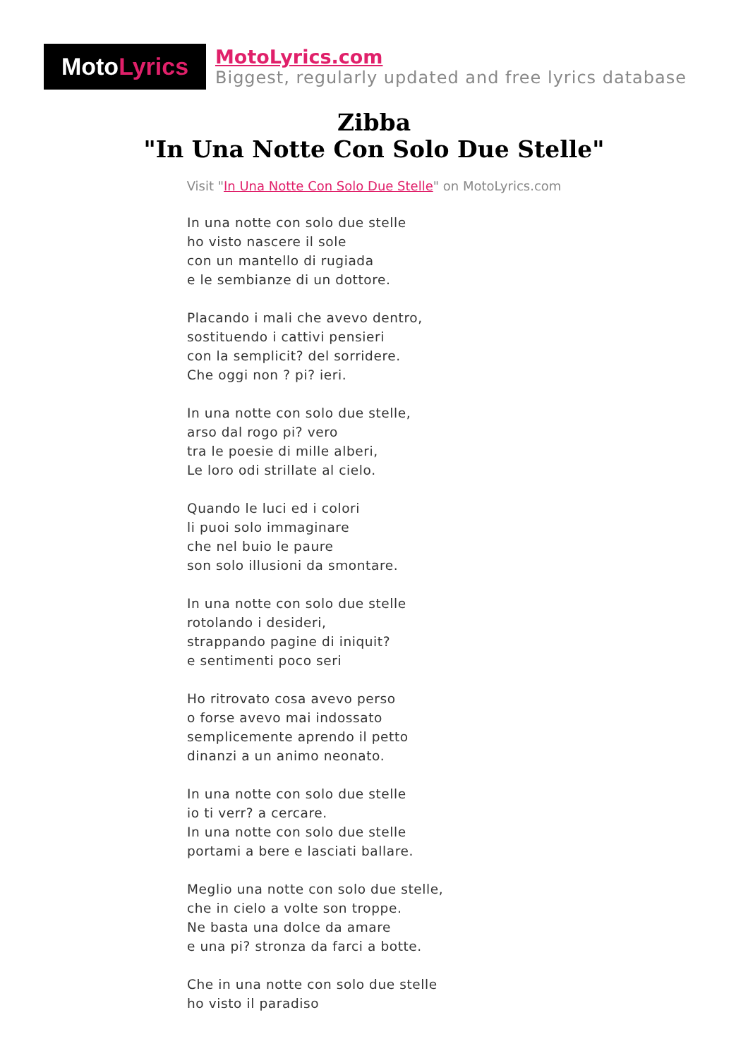Moto Lyrics
MotoLyrics.com
Biggest, regularly updated and free lyrics database
Zibba
"In Una Notte Con Solo Due Stelle"
Visit "In Una Notte Con Solo Due Stelle" on MotoLyrics.com
In una notte con solo due stelle
ho visto nascere il sole
con un mantello di rugiada
e le sembianze di un dottore.
Placando i mali che avevo dentro,
sostituendo i cattivi pensieri
con la semplicit? del sorridere.
Che oggi non ? pi? ieri.
In una notte con solo due stelle,
arso dal rogo pi? vero
tra le poesie di mille alberi,
Le loro odi strillate al cielo.
Quando le luci ed i colori
li puoi solo immaginare
che nel buio le paure
son solo illusioni da smontare.
In una notte con solo due stelle
rotolando i desideri,
strappando pagine di iniquit?
e sentimenti poco seri
Ho ritrovato cosa avevo perso
o forse avevo mai indossato
semplicemente aprendo il petto
dinanzi a un animo neonato.
In una notte con solo due stelle
io ti verr? a cercare.
In una notte con solo due stelle
portami a bere e lasciati ballare.
Meglio una notte con solo due stelle,
che in cielo a volte son troppe.
Ne basta una dolce da amare
e una pi? stronza da farci a botte.
Che in una notte con solo due stelle
ho visto il paradiso